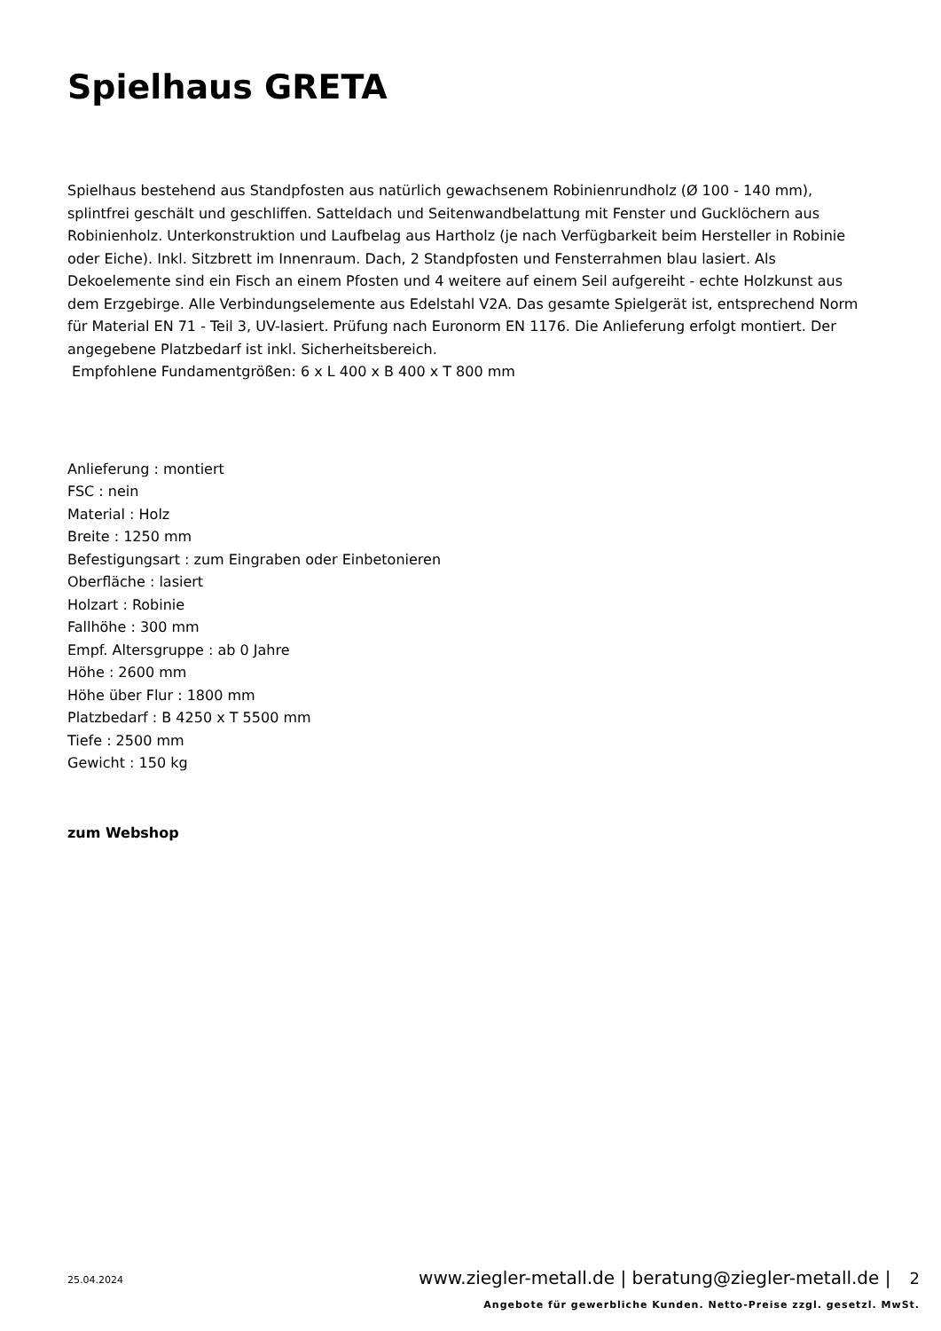Spielhaus GRETA
Spielhaus bestehend aus Standpfosten aus natürlich gewachsenem Robinienrundholz (Ø 100 - 140 mm), splintfrei geschält und geschliffen. Satteldach und Seitenwandbelattung mit Fenster und Gucklöchern aus Robinienholz. Unterkonstruktion und Laufbelag aus Hartholz (je nach Verfügbarkeit beim Hersteller in Robinie oder Eiche). Inkl. Sitzbrett im Innenraum. Dach, 2 Standpfosten und Fensterrahmen blau lasiert. Als Dekoelemente sind ein Fisch an einem Pfosten und 4 weitere auf einem Seil aufgereiht - echte Holzkunst aus dem Erzgebirge. Alle Verbindungselemente aus Edelstahl V2A. Das gesamte Spielgerät ist, entsprechend Norm für Material EN 71 - Teil 3, UV-lasiert. Prüfung nach Euronorm EN 1176. Die Anlieferung erfolgt montiert. Der angegebene Platzbedarf ist inkl. Sicherheitsbereich.
Empfohlene Fundamentgrößen: 6 x L 400 x B 400 x T 800 mm
Anlieferung : montiert
FSC : nein
Material : Holz
Breite : 1250 mm
Befestigungsart : zum Eingraben oder Einbetonieren
Oberfläche : lasiert
Holzart : Robinie
Fallhöhe : 300 mm
Empf. Altersgruppe : ab 0 Jahre
Höhe : 2600 mm
Höhe über Flur : 1800 mm
Platzbedarf : B 4250 x T 5500 mm
Tiefe : 2500 mm
Gewicht : 150 kg
zum Webshop
25.04.2024
www.ziegler-metall.de | beratung@ziegler-metall.de | 2
Angebote für gewerbliche Kunden. Netto-Preise zzgl. gesetzl. MwSt.